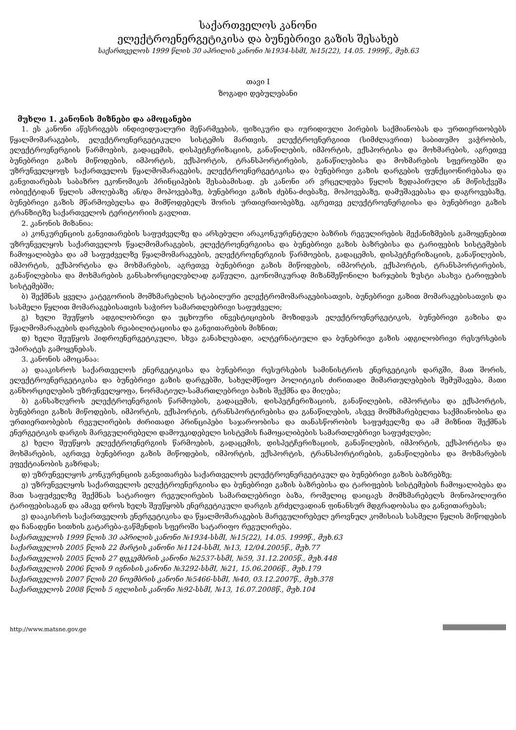საქართველოს კანონი
ელექტროენერგეტიკისა და ბუნებრივი გაზის შესახებ
საქართველოს 1999 წლის 30 აპრილის კანონი №1934-სსმI, №15(22), 14.05. 1999წ., მუხ.63
თავი I
ზოგადი დებულებანი
მუხლი 1. კანონის მიზნები და ამოცანები
1. ეს კანონი აწესრიგებს ინდივიდუალური მეწარმეების, ფიზიკური და იურიდიული პირების საქმიანობას და ურთიერთობებს წყალმომარაგების, ელექტროენერგეტიკული სისტემის მართვის, ელექტროენერგიით (სიმძლავრით) საბითუმო ვაჭრობის, ელექტროენერგიის წარმოების, გადაცემის, დისპეტჩერიზაციის, განაწილების, იმპორტის, ექსპორტისა და მოხმარების, აგრეთვე ბუნებრივი გაზის მიწოდების, იმპორტის, ექსპორტის, ტრანსპორტირების, განაწილებისა და მოხმარების სფეროებში და უზრუნველყოფს საქართველოს წყალმომარაგების, ელექტროენერგეტიკისა და ბუნებრივი გაზის დარგების ფუნქციონირებასა და განვითარებას საბაზრო ეკონომიკის პრინციპების შესაბამისად. ეს კანონი არ ვრცელდება წყლის ზედაპირული ან მიწისქვეშა ობიექტიდან წყლის ამოღებაზე ან/და მოპოვებაზე, ბუნებრივი გაზის ძებნა-ძიებაზე, მოპოვებაზე, დამუშავებასა და დაგროვებაზე, ბუნებრივი გაზის მწარმოებელსა და მიმწოდებელს შორის ურთიერთობებზე, აგრეთვე ელექტროენერგიისა და ბუნებრივი გაზის ტრანზიტზე საქართველოს ტერიტორიის გავლით.
2. კანონის მიზანია:
ა) კონკურენციის განვითარების საფუძველზე და არსებული არაკონკურენტული ბაზრის რეგულირების მექანიზმების გამოყენებით უზრუნველყოს საქართველოს წყალმომარაგების, ელექტროენერგიისა და ბუნებრივი გაზის ბაზრებისა და ტარიფების სისტემების ჩამოყალიბება და ამ საფუძველზე წყალმომარაგების, ელექტროენერგიის წარმოების, გადაცემის, დისპეტჩერიზაციის, განაწილების, იმპორტის, ექსპორტისა და მოხმარების, აგრეთვე ბუნებრივი გაზის მიწოდების, იმპორტის, ექსპორტის, ტრანსპორტირების, განაწილებისა და მოხმარების განსახორციელებლად გაწეული, ეკონომიკურად მიზანშეწონილი ხარჯების ზუსტი ასახვა ტარიფების სისტემებში;
ბ) შექმნას ყველა კატეგორიის მომხმარებლის სტაბილური ელექტრომომარაგებისათვის, ბუნებრივი გაზით მომარაგებისათვის და სასმელი წყლით მომარაგებისათვის საჭირო სამართლებრივი საფუძველი;
გ) ხელი შეუწყოს ადგილობრივი და უცხოური ინვესტიციების მოზიდვას ელექტროენერგეტიკის, ბუნებრივი გაზისა და წყალმომარაგების დარგების რეაბილიტაციისა და განვითარების მიზნით;
დ) ხელი შეუწყოს ჰიდროენერგეტიკული, სხვა განახლებადი, ალტერნატიული და ბუნებრივი გაზის ადგილობრივი რესურსების უპირატეს გამოყენებას.
3. კანონის ამოცანაა:
ა) დააკისროს საქართველოს ენერგეტიკისა და ბუნებრივი რესურსების სამინისტროს ენერგეტიკის დარგში, მათ შორის, ელექტროენერგეტიკისა და ბუნებრივი გაზის დარგებში, სახელმწიფო პოლიტიკის ძირითადი მიმართულებების შემუშავება, მათი განხორციელების უზრუნველყოფა, ნორმატიულ-სამართლებრივი ბაზის შექმნა და მიღება;
ბ) განსაზღვროს ელექტროენერგიის წარმოების, გადაცემის, დისპეტჩერიზაციის, განაწილების, იმპორტისა და ექსპორტის, ბუნებრივი გაზის მიწოდების, იმპორტის, ექსპორტის, ტრანსპორტირებისა და განაწილების, ასევე მომხმარებელთა საქმიანობისა და ურთიერთობების რეგულირების ძირითადი პრინციპები საჯაროობისა და თანასწორობის საფუძველზე და ამ მიზნით შექმნას ენერგეტიკის დარგის მარეგულირებელი დამოუკიდებელი სისტემის ჩამოყალიბების სამართლებრივი საფუძვლები;
გ) ხელი შეუწყოს ელექტროენერგიის წარმოების, გადაცემის, დისპეტჩერიზაციის, განაწილების, იმპორტის, ექსპორტისა და მოხმარების, აგრთვე ბუნებრივი გაზის მიწოდების, იმპორტის, ექსპორტის, ტრანსპორტირების, განაწილებისა და მოხმარების ეფექტიანობის გაზრდას;
დ) უზრუნველყოს კონკურენციის განვითარება საქართველოს ელექტროენერგეტიკულ და ბუნებრივი გაზის ბაზრებზე;
ე) უზრუნველყოს საქართველოს ელექტროენერგიისა და ბუნებრივი გაზის ბაზრებისა და ტარიფების სისტემების ჩამოყალიბება და მათ საფუძველზე შექმნას სატარიფო რეგულირების სამართლებრივი ბაზა, რომელიც დაიცავს მომხმარებელს მონოპოლიური ტარიფებისაგან და ამავე დროს ხელს შეუწყობს ენერგეტიკული დარგის გრძელვადიან ფინანსურ მდგრადობასა და განვითარებას;
ვ) დააკისროს საქართველოს ენერგეტიკისა და წყალმომარაგების მარეგულირებელ ეროვნულ კომისიას სასმელი წყლის მიწოდების და ჩანადენი სითხის გატარება-გაწმენდის სფეროში სატარიფო რეგულირება.
საქართველოს 1999 წლის 30 აპრილის კანონი №1934-სსმI, №15(22), 14.05. 1999წ., მუხ.63
საქართველოს 2005 წლის 22 მარტის კანონი №1124-სსმI, №13, 12/04.2005წ., მუხ.77
საქართველოს 2005 წლის 27 დეკემბრის კანონი №2537-სსმI, №59, 31.12.2005წ., მუხ.448
საქართველოს 2006 წლის 9 ივნისის კანონი №3292-სსმI, №21, 15.06.2006წ., მუხ.179
საქართველოს 2007 წლის 20 ნოემბრის კანონი №5466-სსმI, №40, 03.12.2007წ., მუხ.378
საქართველოს 2008 წლის 5 ივლისის კანონი №92-სსმI, №13, 16.07.2008წ., მუხ.104
http://www.matsne.gov.ge